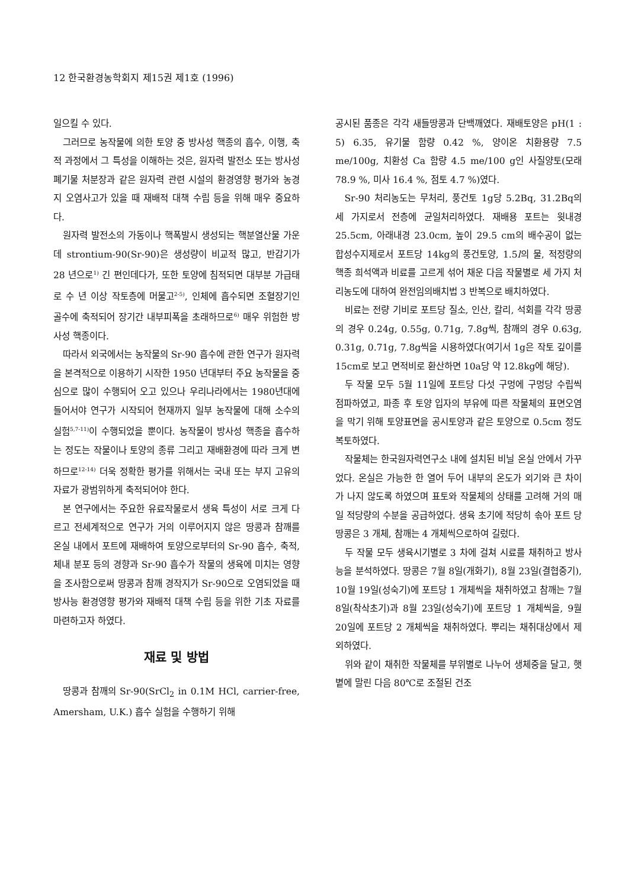12 한국환경농학회지 제15권 제1호 (1996)
일으킬 수 있다.
그러므로 농작물에 의한 토양 중 방사성 핵종의 흡수, 이행, 축적 과정에서 그 특성을 이해하는 것은, 원자력 발전소 또는 방사성 폐기물 처분장과 같은 원자력 관련 시설의 환경영향 평가와 농경지 오염사고가 있을 때 재배적 대책 수립 등을 위해 매우 중요하다.
원자력 발전소의 가동이나 핵폭발시 생성되는 핵분열산물 가운데 strontium-90(Sr-90)은 생성량이 비교적 많고, 반감기가 28 년으로<sup>1)</sup> 긴 편인데다가, 또한 토양에 침적되면 대부분 가급태로 수 년 이상 작토층에 머물고<sup>2-5)</sup>, 인체에 흡수되면 조혈장기인 골수에 축적되어 장기간 내부피폭을 초래하므로<sup>6)</sup> 매우 위험한 방사성 핵종이다.
따라서 외국에서는 농작물의 Sr-90 흡수에 관한 연구가 원자력을 본격적으로 이용하기 시작한 1950 년대부터 주요 농작물을 중심으로 많이 수행되어 오고 있으나 우리나라에서는 1980년대에 들어서야 연구가 시작되어 현재까지 일부 농작물에 대해 소수의 실험<sup>5,7-11)</sup>이 수행되었을 뿐이다. 농작물이 방사성 핵종을 흡수하는 정도는 작물이나 토양의 종류 그리고 재배환경에 따라 크게 변하므로<sup>12-14)</sup> 더욱 정확한 평가를 위해서는 국내 또는 부지 고유의 자료가 광범위하게 축적되어야 한다.
본 연구에서는 주요한 유료작물로서 생육 특성이 서로 크게 다르고 전세계적으로 연구가 거의 이루어지지 않은 땅콩과 참깨를 온실 내에서 포트에 재배하여 토양으로부터의 Sr-90 흡수, 축적, 체내 분포 등의 경향과 Sr-90 흡수가 작물의 생육에 미치는 영향을 조사함으로써 땅콩과 참깨 경작지가 Sr-90으로 오염되었을 때 방사능 환경영향 평가와 재배적 대책 수립 등을 위한 기초 자료를 마련하고자 하였다.
재료 및 방법
땅콩과 참깨의 Sr-90(SrCl<sub>2</sub> in 0.1M HCl, carrier-free, Amersham, U.K.) 흡수 실험을 수행하기 위해
공시된 품종은 각각 새들땅콩과 단백깨였다. 재배토양은 pH(1 : 5) 6.35, 유기물 함량 0.42 %, 양이온 치환용량 7.5 me/100g, 치환성 Ca 함량 4.5 me/100 g인 사질양토(모래 78.9 %, 미사 16.4 %, 점토 4.7 %)였다.
Sr-90 처리농도는 무처리, 풍건토 1g당 5.2Bq, 31.2Bq의 세 가지로서 전층에 균일처리하였다. 재배용 포트는 윗내경 25.5cm, 아래내경 23.0cm, 높이 29.5 cm의 배수공이 없는 합성수지제로서 포트당 14kg의 풍건토양, 1.5l의 물, 적정량의 핵종 희석액과 비료를 고르게 섞어 채운 다음 작물별로 세 가지 처리농도에 대하여 완전임의배치법 3 반복으로 배치하였다.
비료는 전량 기비로 포트당 질소, 인산, 칼리, 석회를 각각 땅콩의 경우 0.24g, 0.55g, 0.71g, 7.8g씩, 참깨의 경우 0.63g, 0.31g, 0.71g, 7.8g씩을 시용하였다(여기서 1g은 작토 깊이를 15cm로 보고 면적비로 환산하면 10a당 약 12.8kg에 해당).
두 작물 모두 5월 11일에 포트당 다섯 구멍에 구멍당 수립씩 점파하였고, 파종 후 토양 입자의 부유에 따른 작물체의 표면오염을 막기 위해 토양표면을 공시토양과 같은 토양으로 0.5cm 정도 복토하였다.
작물체는 한국원자력연구소 내에 설치된 비닐 온실 안에서 가꾸었다. 온실은 가능한 한 열어 두어 내부의 온도가 외기와 큰 차이가 나지 않도록 하였으며 표토와 작물체의 상태를 고려해 거의 매일 적당량의 수분을 공급하였다. 생육 초기에 적당히 솎아 포트 당 땅콩은 3 개체, 참깨는 4 개체씩으로하여 길렀다.
두 작물 모두 생육시기별로 3 차에 걸쳐 시료를 채취하고 방사능을 분석하였다. 땅콩은 7월 8일(개화기), 8월 23일(결협중기), 10월 19일(성숙기)에 포트당 1 개체씩을 채취하였고 참깨는 7월 8일(착삭초기)과 8월 23일(성숙기)에 포트당 1 개체씩을, 9월 20일에 포트당 2 개체씩을 채취하였다. 뿌리는 채취대상에서 제외하였다.
위와 같이 채취한 작물체를 부위별로 나누어 생체중을 달고, 햇볕에 말린 다음 80℃로 조절된 건조